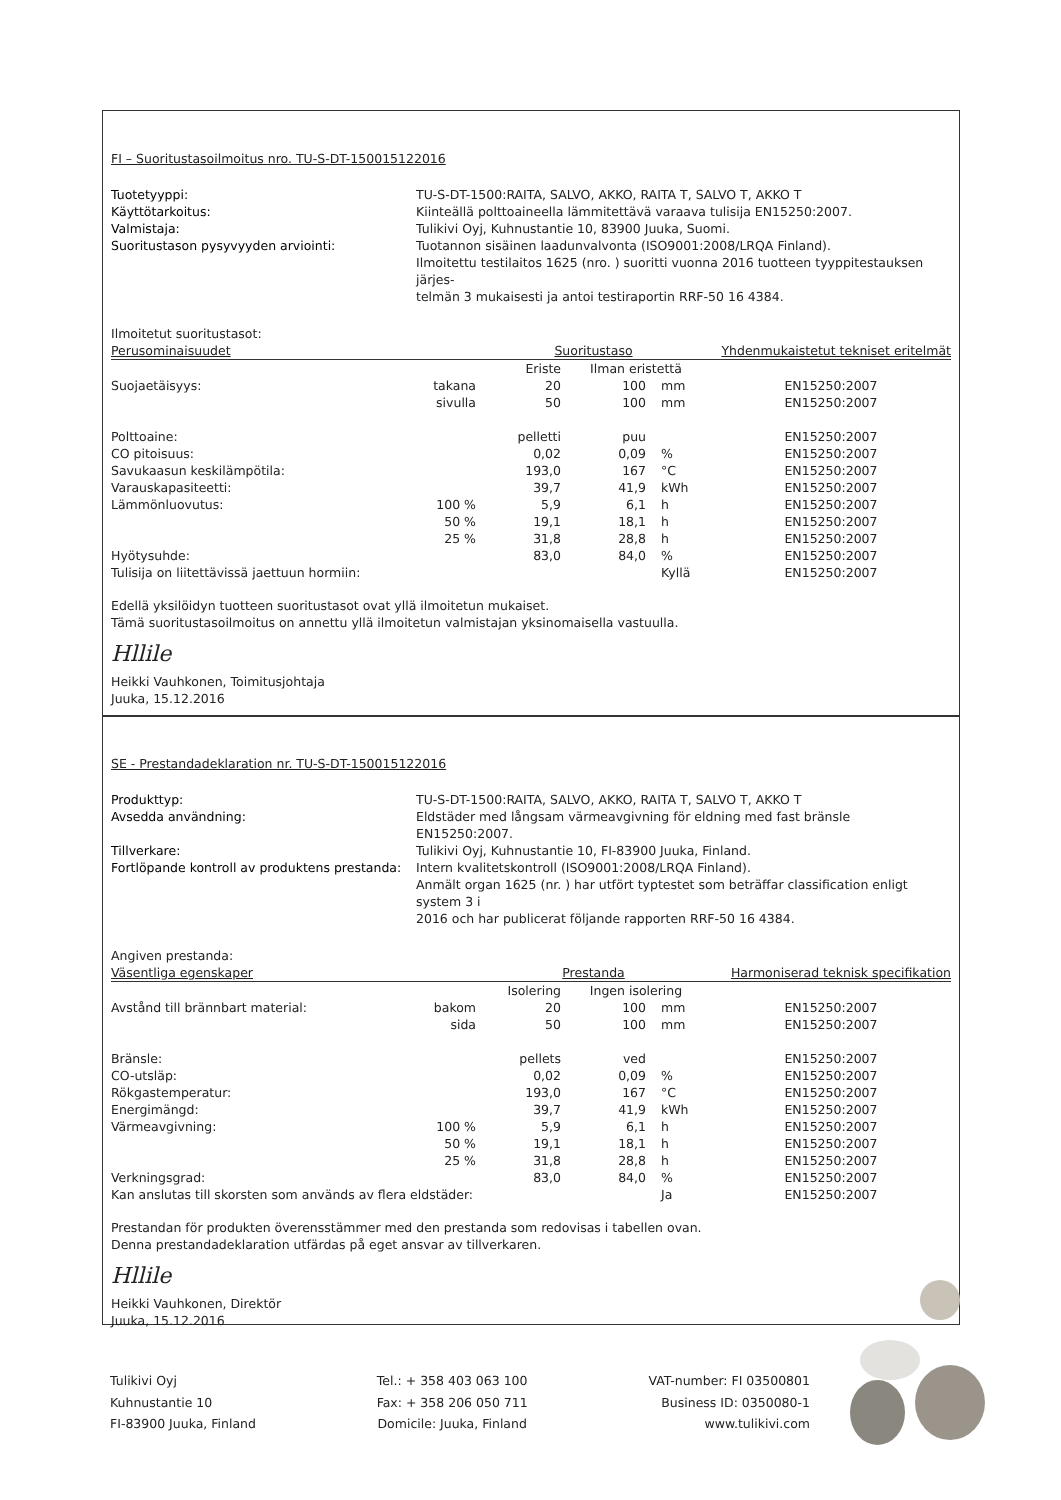FI – Suoritustasoilmoitus nro. TU-S-DT-150015122016
Tuotetyyppi: TU-S-DT-1500:RAITA, SALVO, AKKO, RAITA T, SALVO T, AKKO T Käyttötarkoitus: Kiinteällä polttoaineella lämmitettävä varaava tulisija EN15250:2007. Valmistaja: Tulikivi Oyj, Kuhnustantie 10, 83900 Juuka, Suomi. Suoritustason pysyvyyden arviointi: Tuotannon sisäinen laadunvalvonta (ISO9001:2008/LRQA Finland).
Ilmoitettu testilaitos 1625 (nro. ) suoritti vuonna 2016 tuotteen tyyppitestauksen järjes-
telmän 3 mukaisesti ja antoi testiraportin RRF-50 16 4384.
Ilmoitetut suoritustasot:
| Perusominaisuudet | | Suoritustaso | | | Yhdenmukaistetut tekniset eritelmät |
| --- | --- | --- | --- | --- | --- |
| | | Eriste | Ilman eristettä | | |
| Suojaetäisyys: | takana | 20 | 100 | mm | EN15250:2007 |
| | sivulla | 50 | 100 | mm | EN15250:2007 |
| Polttoaine: | | pelletti | puu | | EN15250:2007 |
| CO pitoisuus: | | 0,02 | 0,09 | % | EN15250:2007 |
| Savukaasun keskilämpötila: | | 193,0 | 167 | °C | EN15250:2007 |
| Varauskapasiteetti: | | 39,7 | 41,9 | kWh | EN15250:2007 |
| Lämmönluovutus: | 100 % | 5,9 | 6,1 | h | EN15250:2007 |
| | 50 % | 19,1 | 18,1 | h | EN15250:2007 |
| | 25 % | 31,8 | 28,8 | h | EN15250:2007 |
| Hyötysuhde: | | 83,0 | 84,0 | % | EN15250:2007 |
| Tulisija on liitettävissä jaettuun hormiin: | | | | Kyllä | EN15250:2007 |
Edellä yksilöidyn tuotteen suoritustasot ovat yllä ilmoitetun mukaiset.
Tämä suoritustasoilmoitus on annettu yllä ilmoitetun valmistajan yksinomaisella vastuulla.
Hllile
Heikki Vauhkonen, Toimitusjohtaja
Juuka, 15.12.2016
SE - Prestandadeklaration nr. TU-S-DT-150015122016
Produkttyp: TU-S-DT-1500:RAITA, SALVO, AKKO, RAITA T, SALVO T, AKKO T Avsedda användning: Eldstäder med långsam värmeavgivning för eldning med fast bränsle EN15250:2007. Tillverkare: Tulikivi Oyj, Kuhnustantie 10, FI-83900 Juuka, Finland. Fortlöpande kontroll av produktens prestanda: Intern kvalitetskontroll (ISO9001:2008/LRQA Finland).
Anmält organ 1625 (nr. ) har utfört typtestet som beträffar classification enligt system 3 i
2016 och har publicerat följande rapporten RRF-50 16 4384.
Angiven prestanda:
| Väsentliga egenskaper | | Prestanda | | | Harmoniserad teknisk specifikation |
| --- | --- | --- | --- | --- | --- |
| | | Isolering | Ingen isolering | | |
| Avstånd till brännbart material: | bakom | 20 | 100 | mm | EN15250:2007 |
| | sida | 50 | 100 | mm | EN15250:2007 |
| Bränsle: | | pellets | ved | | EN15250:2007 |
| CO-utsläp: | | 0,02 | 0,09 | % | EN15250:2007 |
| Rökgastemperatur: | | 193,0 | 167 | °C | EN15250:2007 |
| Energimängd: | | 39,7 | 41,9 | kWh | EN15250:2007 |
| Värmeavgivning: | 100 % | 5,9 | 6,1 | h | EN15250:2007 |
| | 50 % | 19,1 | 18,1 | h | EN15250:2007 |
| | 25 % | 31,8 | 28,8 | h | EN15250:2007 |
| Verkningsgrad: | | 83,0 | 84,0 | % | EN15250:2007 |
| Kan anslutas till skorsten som används av flera eldstäder: | | | | Ja | EN15250:2007 |
Prestandan för produkten överensstämmer med den prestanda som redovisas i tabellen ovan.
Denna prestandadeklaration utfärdas på eget ansvar av tillverkaren.
Hllile
Heikki Vauhkonen, Direktör
Juuka, 15.12.2016
Tulikivi Oyj
Kuhnustantie 10
FI-83900 Juuka, Finland
Tel.: + 358 403 063 100
Fax: + 358 206 050 711
Domicile: Juuka, Finland
VAT-number: FI 03500801
Business ID: 0350080-1
www.tulikivi.com